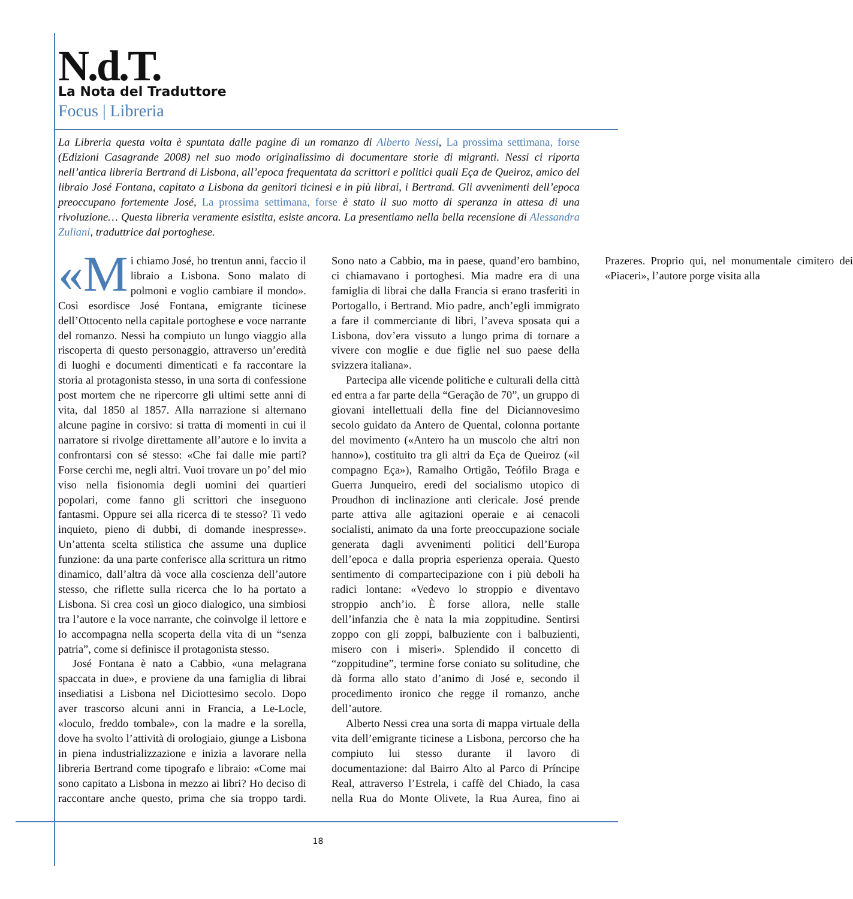N.d.T.
La Nota del Traduttore
Focus | Libreria
La Libreria questa volta è spuntata dalle pagine di un romanzo di Alberto Nessi, La prossima settimana, forse (Edizioni Casagrande 2008) nel suo modo originalissimo di documentare storie di migranti. Nessi ci riporta nell’antica libreria Bertrand di Lisbona, all’epoca frequentata da scrittori e politici quali Eça de Queiroz, amico del libraio José Fontana, capitato a Lisbona da genitori ticinesi e in più librai, i Bertrand. Gli avvenimenti dell’epoca preoccupano fortemente José, La prossima settimana, forse è stato il suo motto di speranza in attesa di una rivoluzione… Questa libreria veramente esistita, esiste ancora. La presentiamo nella bella recensione di Alessandra Zuliani, traduttrice dal portoghese.
«M i chiamo José, ho trentun anni, faccio il libraio a Lisbona. Sono malato di polmoni e voglio cambiare il mondo». Così esordisce José Fontana, emigrante ticinese dell’Ottocento nella capitale portoghese e voce narrante del romanzo. Nessi ha compiuto un lungo viaggio alla riscoperta di questo personaggio, attraverso un’eredità di luoghi e documenti dimenticati e fa raccontare la storia al protagonista stesso, in una sorta di confessione post mortem che ne ripercorre gli ultimi sette anni di vita, dal 1850 al 1857. Alla narrazione si alternano alcune pagine in corsivo: si tratta di momenti in cui il narratore si rivolge direttamente all’autore e lo invita a confrontarsi con sé stesso: «Che fai dalle mie parti? Forse cerchi me, negli altri. Vuoi trovare un po’ del mio viso nella fisionomia degli uomini dei quartieri popolari, come fanno gli scrittori che inseguono fantasmi. Oppure sei alla ricerca di te stesso? Ti vedo inquieto, pieno di dubbi, di domande inespresse». Un’attenta scelta stilistica che assume una duplice funzione: da una parte conferisce alla scrittura un ritmo dinamico, dall’altra dà voce alla coscienza dell’autore stesso, che riflette sulla ricerca che lo ha portato a Lisbona. Si crea così un gioco dialogico, una simbiosi tra l’autore e la voce narrante, che coinvolge il lettore e lo accompagna nella scoperta della vita di un “senza patria”, come si definisce il protagonista stesso.
José Fontana è nato a Cabbio, «una melagrana spaccata in due», e proviene da una famiglia di librai insediatisi a Lisbona nel Diciottesimo secolo. Dopo aver trascorso alcuni anni in Francia, a Le-Locle, «loculo, freddo tombale», con la madre e la sorella, dove ha svolto l’attività di orologiaio, giunge a Lisbona in piena industrializzazione e inizia a lavorare nella libreria Bertrand come tipografo e libraio: «Come mai sono capitato a Lisbona in mezzo ai libri? Ho deciso di raccontare anche questo, prima che sia troppo tardi. Sono nato a Cabbio, ma in paese, quand’ero bambino, ci chiamavano i portoghesi. Mia madre era di una famiglia di librai che dalla Francia si erano trasferiti in Portogallo, i Bertrand. Mio padre, anch’egli immigrato a fare il commerciante di libri, l’aveva sposata qui a Lisbona, dov’era vissuto a lungo prima di tornare a vivere con moglie e due figlie nel suo paese della svizzera italiana».
Partecipa alle vicende politiche e culturali della città ed entra a far parte della “Geração de 70”, un gruppo di giovani intellettuali della fine del Diciannovesimo secolo guidato da Antero de Quental, colonna portante del movimento («Antero ha un muscolo che altri non hanno»), costituito tra gli altri da Eça de Queiroz («il compagno Eça»), Ramalho Ortigão, Teófilo Braga e Guerra Junqueiro, eredi del socialismo utopico di Proudhon di inclinazione anti clericale. José prende parte attiva alle agitazioni operaie e ai cenacoli socialisti, animato da una forte preoccupazione sociale generata dagli avvenimenti politici dell’Europa dell’epoca e dalla propria esperienza operaia. Questo sentimento di compartecipazione con i più deboli ha radici lontane: «Vedevo lo stroppio e diventavo stroppio anch’io. È forse allora, nelle stalle dell’infanzia che è nata la mia zoppitudine. Sentirsi zoppo con gli zoppi, balbuziente con i balbuzienti, misero con i miseri». Splendido il concetto di “zoppitudine”, termine forse coniato su solitudine, che dà forma allo stato d’animo di José e, secondo il procedimento ironico che regge il romanzo, anche dell’autore.
Alberto Nessi crea una sorta di mappa virtuale della vita dell’emigrante ticinese a Lisbona, percorso che ha compiuto lui stesso durante il lavoro di documentazione: dal Bairro Alto al Parco di Príncipe Real, attraverso l’Estrela, i caffè del Chiado, la casa nella Rua do Monte Olivete, la Rua Aurea, fino ai Prazeres. Proprio qui, nel monumentale cimitero dei «Piaceri», l’autore porge visita alla
18